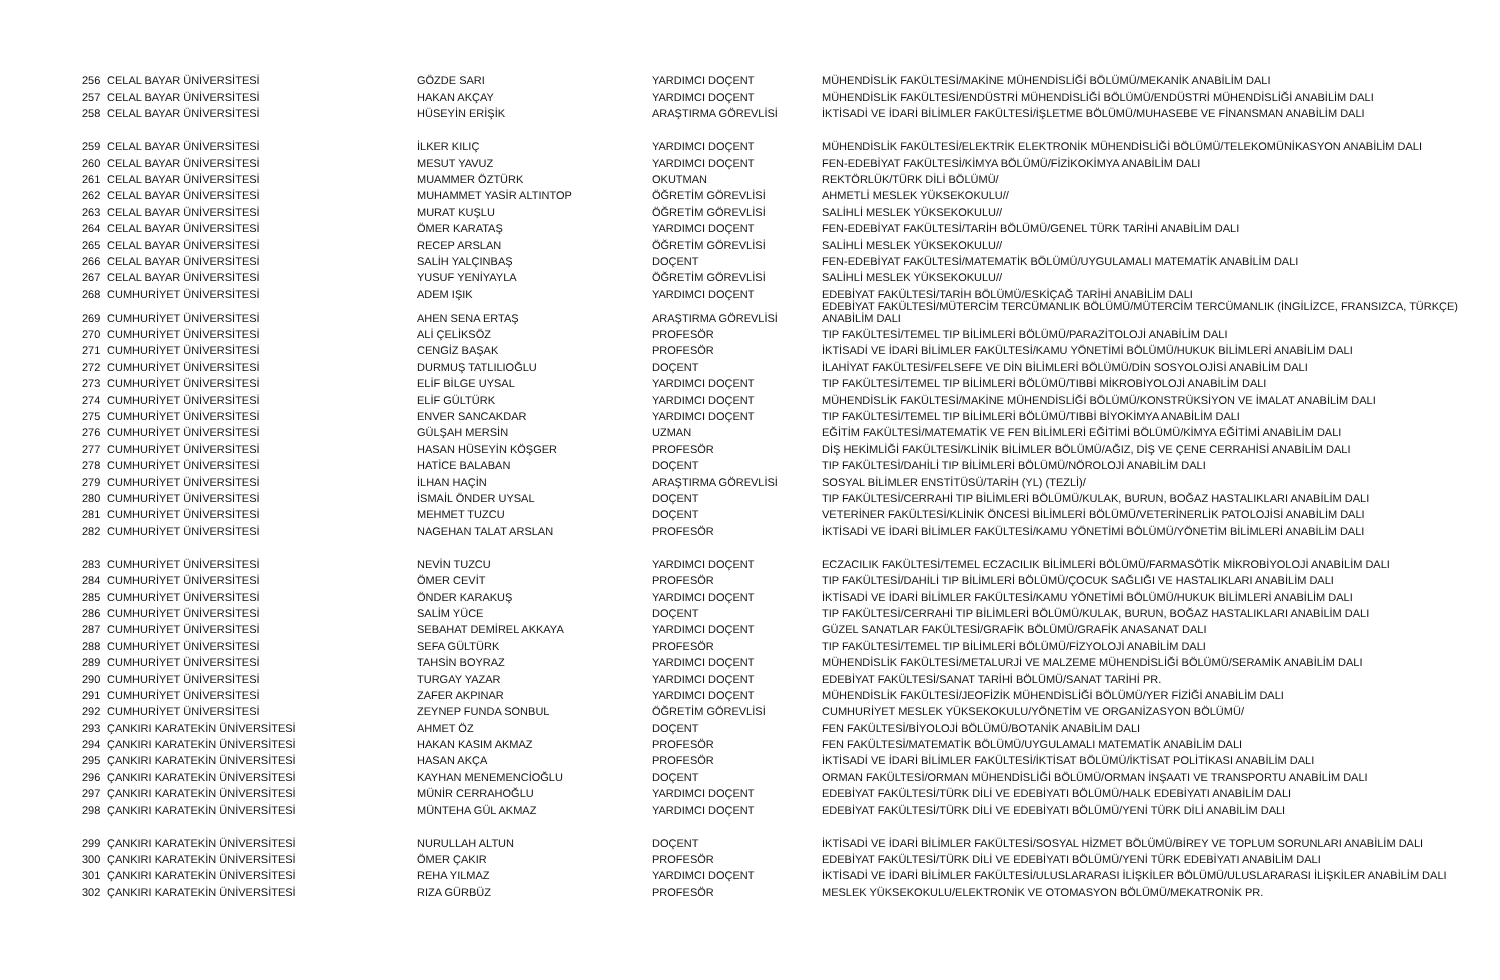| 256 | CELAL BAYAR ÜNİVERSİTESİ | GÖZDE SARI | YARDIMCI DOÇENT | MÜHENDİSLİK FAKÜLTESİ/MAKİNE MÜHENDİSLİĞİ BÖLÜMÜ/MEKANİK ANABİLİM DALI |
| 257 | CELAL BAYAR ÜNİVERSİTESİ | HAKAN AKÇAY | YARDIMCI DOÇENT | MÜHENDİSLİK FAKÜLTESİ/ENDÜSTRİ MÜHENDİSLİĞİ BÖLÜMÜ/ENDÜSTRİ MÜHENDİSLİĞİ ANABİLİM DALI |
| 258 | CELAL BAYAR ÜNİVERSİTESİ | HÜSEYİN ERİŞİK | ARAŞTIRMA GÖREVLİSİ | İKTİSADİ VE İDARİ BİLİMLER FAKÜLTESİ/İŞLETME BÖLÜMÜ/MUHASEBE VE FİNANSMAN ANABİLİM DALI |
| 259 | CELAL BAYAR ÜNİVERSİTESİ | İLKER KILIÇ | YARDIMCI DOÇENT | MÜHENDİSLİK FAKÜLTESİ/ELEKTRİK ELEKTRONİK MÜHENDİSLİĞİ BÖLÜMÜ/TELEKOMÜNİKASYON ANABİLİM DALI |
| 260 | CELAL BAYAR ÜNİVERSİTESİ | MESUT YAVUZ | YARDIMCI DOÇENT | FEN-EDEBİYAT FAKÜLTESİ/KİMYA BÖLÜMÜ/FİZİKOKİMYA ANABİLİM DALI |
| 261 | CELAL BAYAR ÜNİVERSİTESİ | MUAMMER ÖZTÜRK | OKUTMAN | REKTÖRLÜK/TÜRK DİLİ BÖLÜMÜ/ |
| 262 | CELAL BAYAR ÜNİVERSİTESİ | MUHAMMET YASİR ALTINTOP | ÖĞRETİM GÖREVLİSİ | AHMETLİ MESLEK YÜKSEKOKULU// |
| 263 | CELAL BAYAR ÜNİVERSİTESİ | MURAT KUŞLU | ÖĞRETİM GÖREVLİSİ | SALİHLİ MESLEK YÜKSEKOKULU// |
| 264 | CELAL BAYAR ÜNİVERSİTESİ | ÖMER KARATAŞ | YARDIMCI DOÇENT | FEN-EDEBİYAT FAKÜLTESİ/TARİH BÖLÜMÜ/GENEL TÜRK TARİHİ ANABİLİM DALI |
| 265 | CELAL BAYAR ÜNİVERSİTESİ | RECEP ARSLAN | ÖĞRETİM GÖREVLİSİ | SALİHLİ MESLEK YÜKSEKOKULU// |
| 266 | CELAL BAYAR ÜNİVERSİTESİ | SALİH YALÇINBAŞ | DOÇENT | FEN-EDEBİYAT FAKÜLTESİ/MATEMATİK BÖLÜMÜ/UYGULAMALI MATEMATİK ANABİLİM DALI |
| 267 | CELAL BAYAR ÜNİVERSİTESİ | YUSUF YENİYAYLA | ÖĞRETİM GÖREVLİSİ | SALİHLİ MESLEK YÜKSEKOKULU// |
| 268 | CUMHURİYET ÜNİVERSİTESİ | ADEM IŞIK | YARDIMCI DOÇENT | EDEBİYAT FAKÜLTESİ/TARİH BÖLÜMÜ/ESKİÇAĞ TARİHİ ANABİLİM DALI |
| 269 | CUMHURİYET ÜNİVERSİTESİ | AHEN SENA ERTAŞ | ARAŞTIRMA GÖREVLİSİ | EDEBİYAT FAKÜLTESİ/MÜTERCİM TERCÜMANLIK BÖLÜMÜ/MÜTERCİM TERCÜMANLIK (İNGİLİZCE, FRANSIZCA, TÜRKÇE) ANABİLİM DALI |
| 270 | CUMHURİYET ÜNİVERSİTESİ | ALİ ÇELİKSÖZ | PROFESÖR | TIP FAKÜLTESİ/TEMEL TIP BİLİMLERİ BÖLÜMÜ/PARAZİTOLOJİ ANABİLİM DALI |
| 271 | CUMHURİYET ÜNİVERSİTESİ | CENGİZ BAŞAK | PROFESÖR | İKTİSADİ VE İDARİ BİLİMLER FAKÜLTESİ/KAMU YÖNETİMİ BÖLÜMÜ/HUKUK BİLİMLERİ ANABİLİM DALI |
| 272 | CUMHURİYET ÜNİVERSİTESİ | DURMUŞ TATLILIOĞLU | DOÇENT | İLAHİYAT FAKÜLTESİ/FELSEFE VE DİN BİLİMLERİ BÖLÜMÜ/DİN SOSYOLOJİSİ ANABİLİM DALI |
| 273 | CUMHURİYET ÜNİVERSİTESİ | ELİF BİLGE UYSAL | YARDIMCI DOÇENT | TIP FAKÜLTESİ/TEMEL TIP BİLİMLERİ BÖLÜMÜ/TIBBİ MİKROBİYOLOJİ ANABİLİM DALI |
| 274 | CUMHURİYET ÜNİVERSİTESİ | ELİF GÜLTÜRK | YARDIMCI DOÇENT | MÜHENDİSLİK FAKÜLTESİ/MAKİNE MÜHENDİSLİĞİ BÖLÜMÜ/KONSTRÜKSİYON VE İMALAT ANABİLİM DALI |
| 275 | CUMHURİYET ÜNİVERSİTESİ | ENVER SANCAKDAR | YARDIMCI DOÇENT | TIP FAKÜLTESİ/TEMEL TIP BİLİMLERİ BÖLÜMÜ/TIBBİ BİYOKİMYA ANABİLİM DALI |
| 276 | CUMHURİYET ÜNİVERSİTESİ | GÜLŞAH MERSİN | UZMAN | EĞİTİM FAKÜLTESİ/MATEMATİK VE FEN BİLİMLERİ EĞİTİMİ BÖLÜMÜ/KİMYA EĞİTİMİ ANABİLİM DALI |
| 277 | CUMHURİYET ÜNİVERSİTESİ | HASAN HÜSEYİN KÖŞGER | PROFESÖR | DİŞ HEKİMLİĞİ FAKÜLTESİ/KLİNİK BİLİMLER BÖLÜMÜ/AĞIZ, DİŞ VE ÇENE CERRAHİSİ ANABİLİM DALI |
| 278 | CUMHURİYET ÜNİVERSİTESİ | HATİCE BALABAN | DOÇENT | TIP FAKÜLTESİ/DAHİLİ TIP BİLİMLERİ BÖLÜMÜ/NÖROLOJİ ANABİLİM DALI |
| 279 | CUMHURİYET ÜNİVERSİTESİ | İLHAN HAÇİN | ARAŞTIRMA GÖREVLİSİ | SOSYAL BİLİMLER ENSTİTÜSÜ/TARİH (YL) (TEZLİ)/ |
| 280 | CUMHURİYET ÜNİVERSİTESİ | İSMAİL ÖNDER UYSAL | DOÇENT | TIP FAKÜLTESİ/CERRAHİ TIP BİLİMLERİ BÖLÜMÜ/KULAK, BURUN, BOĞAZ HASTALIKLARI ANABİLİM DALI |
| 281 | CUMHURİYET ÜNİVERSİTESİ | MEHMET TUZCU | DOÇENT | VETERİNER FAKÜLTESİ/KLİNİK ÖNCESİ BİLİMLERİ BÖLÜMÜ/VETERİNERLİK PATOLOJİSİ ANABİLİM DALI |
| 282 | CUMHURİYET ÜNİVERSİTESİ | NAGEHAN TALAT ARSLAN | PROFESÖR | İKTİSADİ VE İDARİ BİLİMLER FAKÜLTESİ/KAMU YÖNETİMİ BÖLÜMÜ/YÖNETİM BİLİMLERİ ANABİLİM DALI |
| 283 | CUMHURİYET ÜNİVERSİTESİ | NEVİN TUZCU | YARDIMCI DOÇENT | ECZACILIK FAKÜLTESİ/TEMEL ECZACILIK BİLİMLERİ BÖLÜMÜ/FARMASÖTİK MİKROBİYOLOJİ ANABİLİM DALI |
| 284 | CUMHURİYET ÜNİVERSİTESİ | ÖMER CEVİT | PROFESÖR | TIP FAKÜLTESİ/DAHİLİ TIP BİLİMLERİ BÖLÜMÜ/ÇOCUK SAĞLIĞI VE HASTALIKLARI ANABİLİM DALI |
| 285 | CUMHURİYET ÜNİVERSİTESİ | ÖNDER KARAKUŞ | YARDIMCI DOÇENT | İKTİSADİ VE İDARİ BİLİMLER FAKÜLTESİ/KAMU YÖNETİMİ BÖLÜMÜ/HUKUK BİLİMLERİ ANABİLİM DALI |
| 286 | CUMHURİYET ÜNİVERSİTESİ | SALİM YÜCE | DOÇENT | TIP FAKÜLTESİ/CERRAHİ TIP BİLİMLERİ BÖLÜMÜ/KULAK, BURUN, BOĞAZ HASTALIKLARI ANABİLİM DALI |
| 287 | CUMHURİYET ÜNİVERSİTESİ | SEBAHAT DEMİREL AKKAYA | YARDIMCI DOÇENT | GÜZEL SANATLAR FAKÜLTESİ/GRAFİK BÖLÜMÜ/GRAFİK ANASANAT DALI |
| 288 | CUMHURİYET ÜNİVERSİTESİ | SEFA GÜLTÜRK | PROFESÖR | TIP FAKÜLTESİ/TEMEL TIP BİLİMLERİ BÖLÜMÜ/FİZYOLOJİ ANABİLİM DALI |
| 289 | CUMHURİYET ÜNİVERSİTESİ | TAHSİN BOYRAZ | YARDIMCI DOÇENT | MÜHENDİSLİK FAKÜLTESİ/METALURJİ VE MALZEME MÜHENDİSLİĞİ BÖLÜMÜ/SERAMİK ANABİLİM DALI |
| 290 | CUMHURİYET ÜNİVERSİTESİ | TURGAY YAZAR | YARDIMCI DOÇENT | EDEBİYAT FAKÜLTESİ/SANAT TARİHİ BÖLÜMÜ/SANAT TARİHİ PR. |
| 291 | CUMHURİYET ÜNİVERSİTESİ | ZAFER AKPINAR | YARDIMCI DOÇENT | MÜHENDİSLİK FAKÜLTESİ/JEOFİZİK MÜHENDİSLİĞİ BÖLÜMÜ/YER FİZİĞİ ANABİLİM DALI |
| 292 | CUMHURİYET ÜNİVERSİTESİ | ZEYNEP FUNDA SONBUL | ÖĞRETİM GÖREVLİSİ | CUMHURİYET MESLEK YÜKSEKOKULU/YÖNETİM VE ORGANİZASYON BÖLÜMÜ/ |
| 293 | ÇANKIRI KARATEKİN ÜNİVERSİTESİ | AHMET ÖZ | DOÇENT | FEN FAKÜLTESİ/BİYOLOJİ BÖLÜMÜ/BOTANİK ANABİLİM DALI |
| 294 | ÇANKIRI KARATEKİN ÜNİVERSİTESİ | HAKAN KASIM AKMAZ | PROFESÖR | FEN FAKÜLTESİ/MATEMATİK BÖLÜMÜ/UYGULAMALI MATEMATİK ANABİLİM DALI |
| 295 | ÇANKIRI KARATEKİN ÜNİVERSİTESİ | HASAN AKÇA | PROFESÖR | İKTİSADİ VE İDARİ BİLİMLER FAKÜLTESİ/İKTİSAT BÖLÜMÜ/İKTİSAT POLİTİKASI ANABİLİM DALI |
| 296 | ÇANKIRI KARATEKİN ÜNİVERSİTESİ | KAYHAN MENEMENCİOĞLU | DOÇENT | ORMAN FAKÜLTESİ/ORMAN MÜHENDİSLİĞİ BÖLÜMÜ/ORMAN İNŞAATI VE TRANSPORTU ANABİLİM DALI |
| 297 | ÇANKIRI KARATEKİN ÜNİVERSİTESİ | MÜNİR CERRAHOĞLU | YARDIMCI DOÇENT | EDEBİYAT FAKÜLTESİ/TÜRK DİLİ VE EDEBİYATI BÖLÜMÜ/HALK EDEBİYATI ANABİLİM DALI |
| 298 | ÇANKIRI KARATEKİN ÜNİVERSİTESİ | MÜNTEHA GÜL AKMAZ | YARDIMCI DOÇENT | EDEBİYAT FAKÜLTESİ/TÜRK DİLİ VE EDEBİYATI BÖLÜMÜ/YENİ TÜRK DİLİ ANABİLİM DALI |
| 299 | ÇANKIRI KARATEKİN ÜNİVERSİTESİ | NURULLAH ALTUN | DOÇENT | İKTİSADİ VE İDARİ BİLİMLER FAKÜLTESİ/SOSYAL HİZMET BÖLÜMÜ/BİREY VE TOPLUM SORUNLARI ANABİLİM DALI |
| 300 | ÇANKIRI KARATEKİN ÜNİVERSİTESİ | ÖMER ÇAKIR | PROFESÖR | EDEBİYAT FAKÜLTESİ/TÜRK DİLİ VE EDEBİYATI BÖLÜMÜ/YENİ TÜRK EDEBİYATI ANABİLİM DALI |
| 301 | ÇANKIRI KARATEKİN ÜNİVERSİTESİ | REHA YILMAZ | YARDIMCI DOÇENT | İKTİSADİ VE İDARİ BİLİMLER FAKÜLTESİ/ULUSLARARASI İLİŞKİLER BÖLÜMÜ/ULUSLARARASI İLİŞKİLER ANABİLİM DALI |
| 302 | ÇANKIRI KARATEKİN ÜNİVERSİTESİ | RIZA GÜRBÜZ | PROFESÖR | MESLEK YÜKSEKOKULU/ELEKTRONİK VE OTOMASYON BÖLÜMÜ/MEKATRONİK PR. |